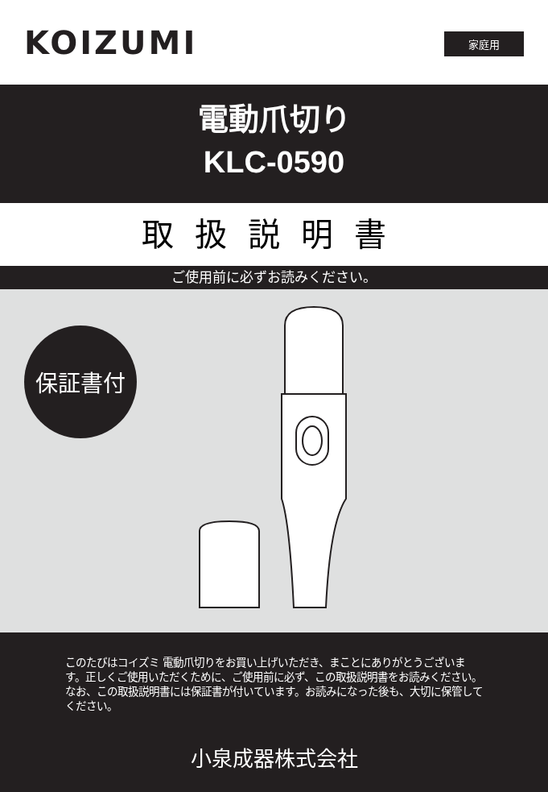KOIZUMI 家庭用
電動爪切り
KLC-0590
取扱説明書
ご使用前に必ずお読みください。
保証書付
このたびはコイズミ 電動爪切りをお買い上げいただき、まことにありがとうございます。正しくご使用いただくために、ご使用前に必ず、この取扱説明書をお読みください。なお、この取扱説明書には保証書が付いています。お読みになった後も、大切に保管してください。
小泉成器株式会社